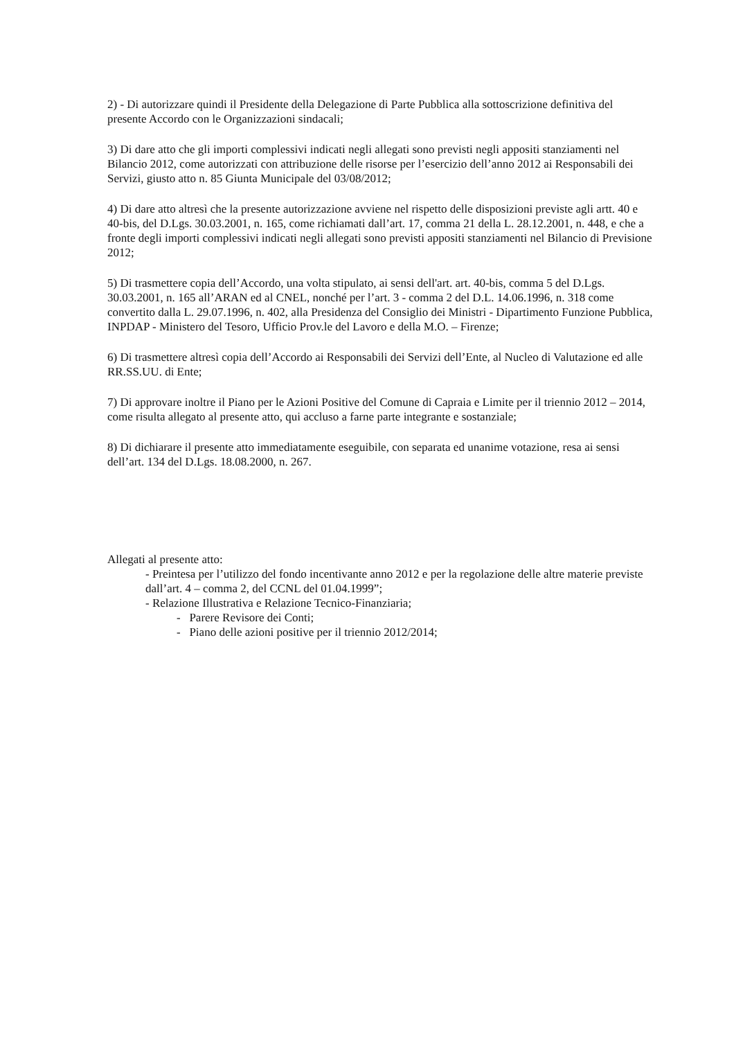2) - Di autorizzare quindi il Presidente della Delegazione di Parte Pubblica alla sottoscrizione definitiva del presente Accordo con le Organizzazioni sindacali;
3) Di dare atto che gli importi complessivi indicati negli allegati sono previsti negli appositi stanziamenti nel Bilancio 2012, come autorizzati con attribuzione delle risorse per l’esercizio dell’anno 2012 ai Responsabili dei Servizi, giusto atto n. 85 Giunta Municipale del 03/08/2012;
4) Di dare atto altresì che la presente autorizzazione avviene nel rispetto delle disposizioni previste agli artt. 40 e 40-bis, del D.Lgs. 30.03.2001, n. 165, come richiamati dall’art. 17, comma 21 della L. 28.12.2001, n. 448, e che a fronte degli importi complessivi indicati negli allegati sono previsti appositi stanziamenti nel Bilancio di Previsione 2012;
5) Di trasmettere copia dell’Accordo, una volta stipulato, ai sensi dell'art. art. 40-bis, comma 5 del D.Lgs. 30.03.2001, n. 165 all’ARAN ed al CNEL, nonché per l’art. 3 - comma 2 del D.L. 14.06.1996, n. 318 come convertito dalla L. 29.07.1996, n. 402, alla Presidenza del Consiglio dei Ministri - Dipartimento Funzione Pubblica, INPDAP - Ministero del Tesoro, Ufficio Prov.le del Lavoro e della M.O. – Firenze;
6) Di trasmettere altresì copia dell’Accordo ai Responsabili dei Servizi dell’Ente, al Nucleo di Valutazione ed alle RR.SS.UU. di Ente;
7) Di approvare inoltre il Piano per le Azioni Positive del Comune di Capraia e Limite per il triennio 2012 – 2014, come risulta allegato al presente atto, qui accluso a farne parte integrante e sostanziale;
8) Di dichiarare il presente atto immediatamente eseguibile, con separata ed unanime votazione, resa ai sensi dell’art. 134 del D.Lgs. 18.08.2000, n. 267.
Allegati al presente atto:
- Preintesa per l’utilizzo del fondo incentivante anno 2012 e per la regolazione delle altre materie previste dall’art. 4 – comma 2, del CCNL del 01.04.1999”;
- Relazione Illustrativa e Relazione Tecnico-Finanziaria;
- Parere Revisore dei Conti;
- Piano delle azioni positive per il triennio 2012/2014;